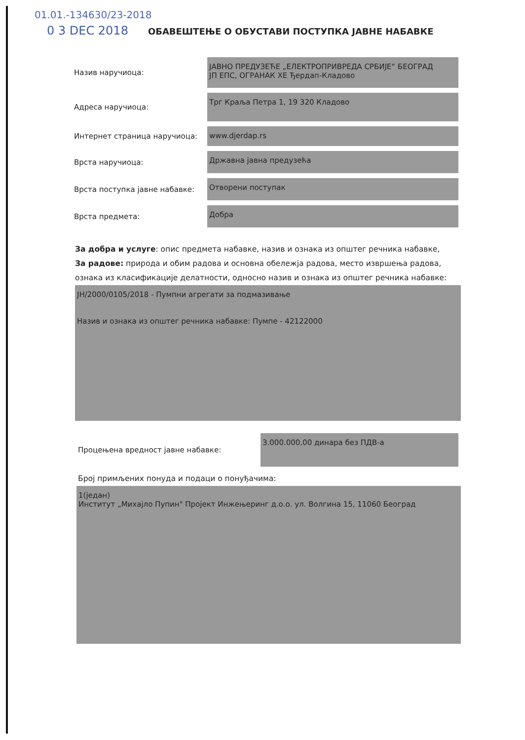01.01.-134630/23-2018
0 3 DEC 2018
ОБАВЕШТЕЊЕ О ОБУСТАВИ ПОСТУПКА ЈАВНЕ НАБАВКЕ
Назив наручиоца:
ЈАВНО ПРЕДУЗЕЋЕ „ЕЛЕКТРОПРИВРЕДА СРБИЈЕ“ БЕОГРАД
ЈП ЕПС, ОГРАНАК ХЕ Ђердап-Кладово
Адреса наручиоца:
Трг Краља Петра 1, 19 320 Кладово
Интернет страница наручиоца:
www.djerdap.rs
Врста наручиоца:
Државна јавна предузећа
Врста поступка јавне набавке:
Отворени поступак
Врста предмета:
Добра
За добра и услуге: опис предмета набавке, назив и ознака из општег речника набавке,
За радове: природа и обим радова и основна обележја радова, место извршења радова, ознака из класификације делатности, односно назив и ознака из општег речника набавке:
ЈН/2000/0105/2018 - Пумпни агрегати за подмазивање
Назив и ознака из општег речника набавке: Пумпе - 42122000
Процењена вредност јавне набавке:
3.000.000,00 динара без ПДВ-а
Број примљених понуда и подаци о понуђачима:
1(један)
Институт „Михајло Пупин" Пројект Инжењеринг д.о.о. ул. Волгина 15, 11060 Београд